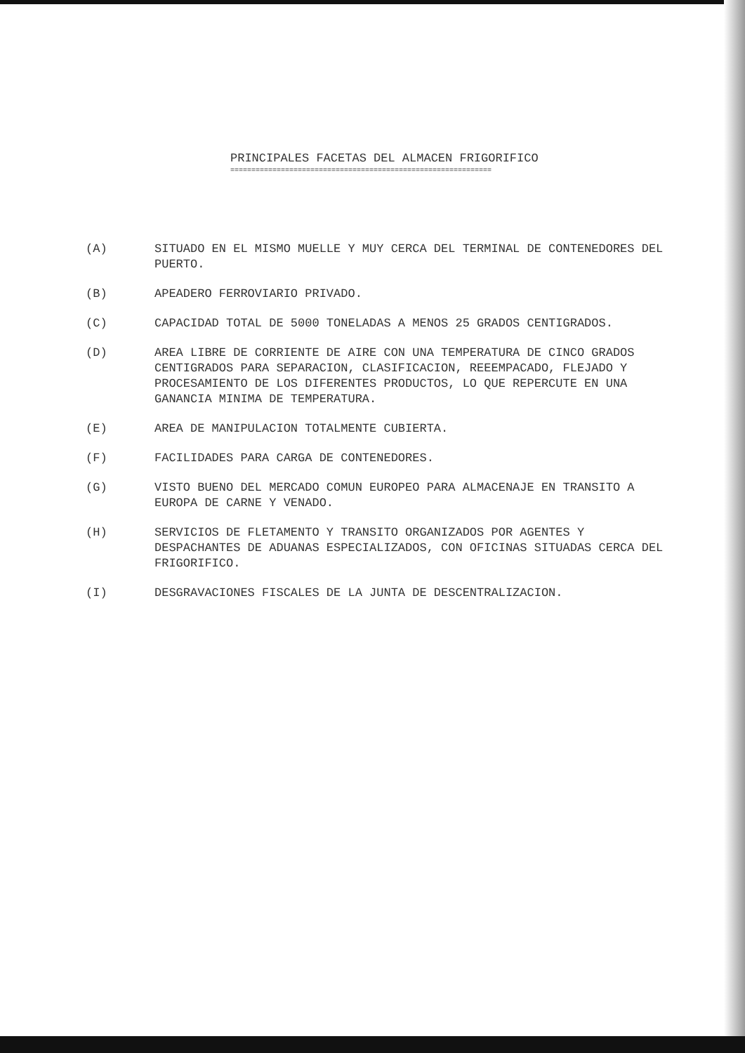PRINCIPALES FACETAS DEL ALMACEN FRIGORIFICO
==============================================================
(A) SITUADO EN EL MISMO MUELLE Y MUY CERCA DEL TERMINAL DE CONTENEDORES DEL PUERTO.
(B) APEADERO FERROVIARIO PRIVADO.
(C) CAPACIDAD TOTAL DE 5000 TONELADAS A MENOS 25 GRADOS CENTIGRADOS.
(D) AREA LIBRE DE CORRIENTE DE AIRE CON UNA TEMPERATURA DE CINCO GRADOS CENTIGRADOS PARA SEPARACION, CLASIFICACION, REEEMPACADO, FLEJADO Y PROCESAMIENTO DE LOS DIFERENTES PRODUCTOS, LO QUE REPERCUTE EN UNA GANANCIA MINIMA DE TEMPERATURA.
(E) AREA DE MANIPULACION TOTALMENTE CUBIERTA.
(F) FACILIDADES PARA CARGA DE CONTENEDORES.
(G) VISTO BUENO DEL MERCADO COMUN EUROPEO PARA ALMACENAJE EN TRANSITO A EUROPA DE CARNE Y VENADO.
(H) SERVICIOS DE FLETAMENTO Y TRANSITO ORGANIZADOS POR AGENTES Y DESPACHANTES DE ADUANAS ESPECIALIZADOS, CON OFICINAS SITUADAS CERCA DEL FRIGORIFICO.
(I) DESGRAVACIONES FISCALES DE LA JUNTA DE DESCENTRALIZACION.